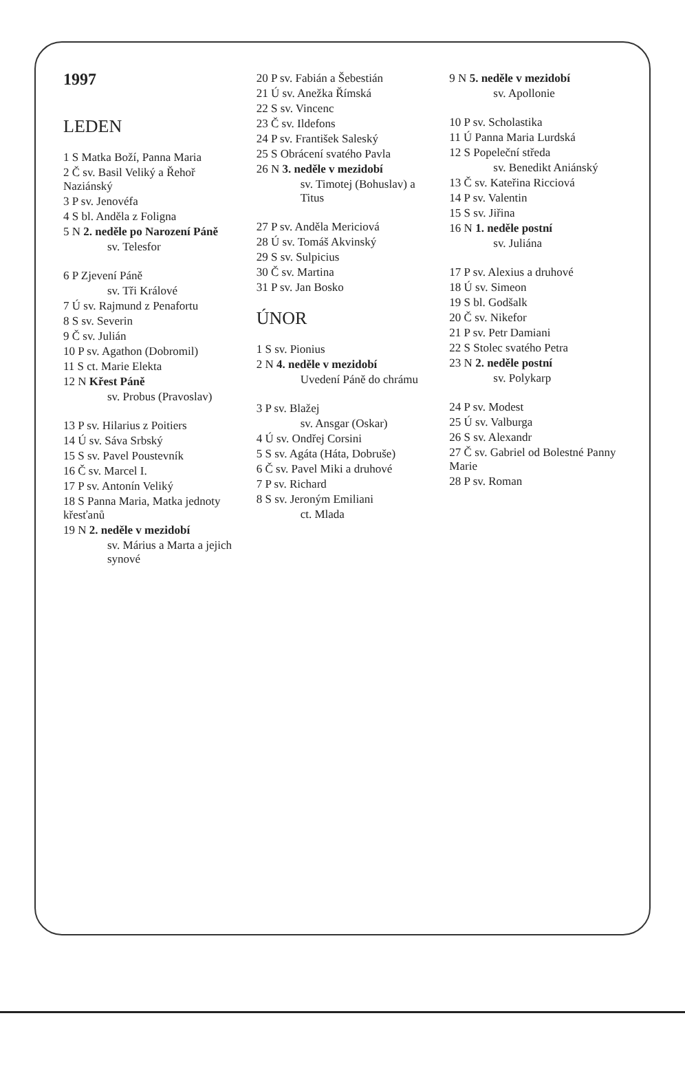1997
LEDEN
1 S Matka Boží, Panna Maria
2 Č sv. Basil Veliký a Řehoř Naziánský
3 P sv. Jenovéfa
4 S bl. Anděla z Foligna
5 N 2. neděle po Narození Páně
sv. Telesfor
6 P Zjevení Páně
sv. Tři Králové
7 Ú sv. Rajmund z Penafortu
8 S sv. Severin
9 Č sv. Julián
10 P sv. Agathon (Dobromil)
11 S ct. Marie Elekta
12 N Křest Páně
sv. Probus (Pravoslav)
13 P sv. Hilarius z Poitiers
14 Ú sv. Sáva Srbský
15 S sv. Pavel Poustevník
16 Č sv. Marcel I.
17 P sv. Antonín Veliký
18 S Panna Maria, Matka jednoty křesťanů
19 N 2. neděle v mezidobí
sv. Márius a Marta a jejich synové
20 P sv. Fabián a Šebestián
21 Ú sv. Anežka Římská
22 S sv. Vincenc
23 Č sv. Ildefons
24 P sv. František Saleský
25 S Obrácení svatého Pavla
26 N 3. neděle v mezidobí
sv. Timotej (Bohuslav) a Titus
27 P sv. Anděla Mericiová
28 Ú sv. Tomáš Akvinský
29 S sv. Sulpicius
30 Č sv. Martina
31 P sv. Jan Bosko
ÚNOR
1 S sv. Pionius
2 N 4. neděle v mezidobí
Uvedení Páně do chrámu
3 P sv. Blažej
sv. Ansgar (Oskar)
4 Ú sv. Ondřej Corsini
5 S sv. Agáta (Háta, Dobruše)
6 Č sv. Pavel Miki a druhové
7 P sv. Richard
8 S sv. Jeroným Emiliani
ct. Mlada
9 N 5. neděle v mezidobí
sv. Apollonie
10 P sv. Scholastika
11 Ú Panna Maria Lurdská
12 S Popeleční středa
sv. Benedikt Aniánský
13 Č sv. Kateřina Ricciová
14 P sv. Valentin
15 S sv. Jiřina
16 N 1. neděle postní
sv. Juliána
17 P sv. Alexius a druhové
18 Ú sv. Simeon
19 S bl. Godšalk
20 Č sv. Nikefor
21 P sv. Petr Damiani
22 S Stolec svatého Petra
23 N 2. neděle postní
sv. Polykarp
24 P sv. Modest
25 Ú sv. Valburga
26 S sv. Alexandr
27 Č sv. Gabriel od Bolestné Panny Marie
28 P sv. Roman